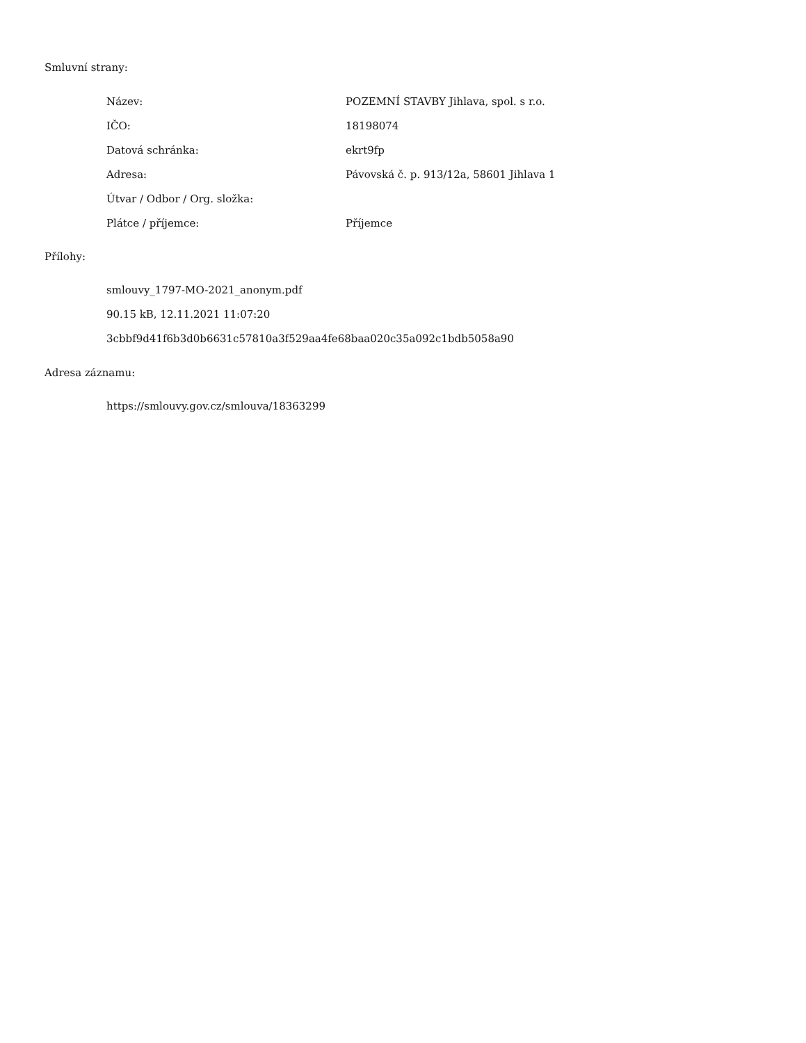Smluvní strany:
| Název: | POZEMNÍ STAVBY Jihlava, spol. s r.o. |
| IČO: | 18198074 |
| Datová schránka: | ekrt9fp |
| Adresa: | Pávovská č. p. 913/12a, 58601 Jihlava 1 |
| Útvar / Odbor / Org. složka: | |
| Plátce / příjemce: | Příjemce |
Přílohy:
smlouvy_1797-MO-2021_anonym.pdf
90.15 kB, 12.11.2021 11:07:20
3cbbf9d41f6b3d0b6631c57810a3f529aa4fe68baa020c35a092c1bdb5058a90
Adresa záznamu:
https://smlouvy.gov.cz/smlouva/18363299